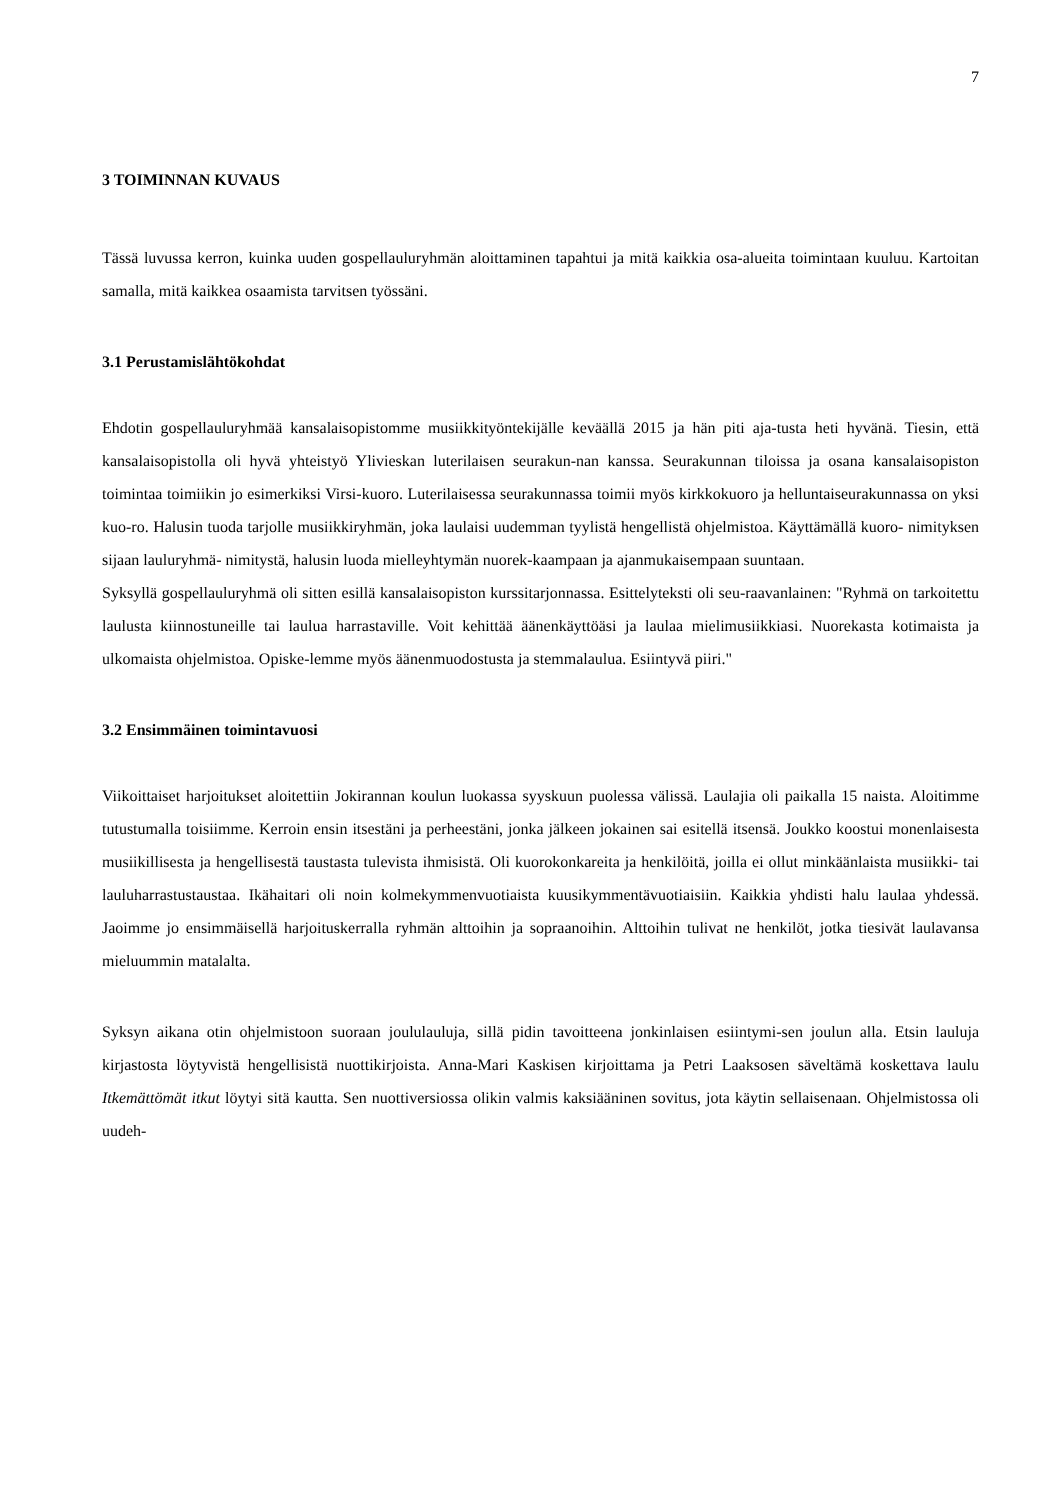7
3 TOIMINNAN KUVAUS
Tässä luvussa kerron, kuinka uuden gospellauluryhmän aloittaminen tapahtui ja mitä kaikkia osa-alueita toimintaan kuuluu. Kartoitan samalla, mitä kaikkea osaamista tarvitsen työssäni.
3.1 Perustamislähtökohdat
Ehdotin gospellauluryhmää kansalaisopistomme musiikkityöntekijälle keväällä 2015 ja hän piti aja-tusta heti hyvänä. Tiesin, että kansalaisopistolla oli hyvä yhteistyö Ylivieskan luterilaisen seurakun-nan kanssa. Seurakunnan tiloissa ja osana kansalaisopiston toimintaa toimiikin jo esimerkiksi Virsi-kuoro. Luterilaisessa seurakunnassa toimii myös kirkkokuoro ja helluntaiseurakunnassa on yksi kuo-ro. Halusin tuoda tarjolle musiikkiryhmän, joka laulaisi uudemman tyylistä hengellistä ohjelmistoa. Käyttämällä kuoro- nimityksen sijaan lauluryhmä- nimitystä, halusin luoda mielleyhtymän nuorek-kaampaan ja ajanmukaisempaan suuntaan.
Syksyllä gospellauluryhmä oli sitten esillä kansalaisopiston kurssitarjonnassa. Esittelyteksti oli seu-raavanlainen: "Ryhmä on tarkoitettu laulusta kiinnostuneille tai laulua harrastaville. Voit kehittää äänenkäyttöäsi ja laulaa mielimusiikkiasi. Nuorekasta kotimaista ja ulkomaista ohjelmistoa. Opiske-lemme myös äänenmuodostusta ja stemmalaulua. Esiintyvä piiri."
3.2 Ensimmäinen toimintavuosi
Viikoittaiset harjoitukset aloitettiin Jokirannan koulun luokassa syyskuun puolessa välissä. Laulajia oli paikalla 15 naista. Aloitimme tutustumalla toisiimme. Kerroin ensin itsestäni ja perheestäni, jonka jälkeen jokainen sai esitellä itsensä. Joukko koostui monenlaisesta musiikillisesta ja hengellisestä taustasta tulevista ihmisistä. Oli kuorokonkareita ja henkilöitä, joilla ei ollut minkäänlaista musiikki- tai lauluharrastustaustaa. Ikähaitari oli noin kolmekymmenvuotiaista kuusikymmentävuotiaisiin. Kaikkia yhdisti halu laulaa yhdessä. Jaoimme jo ensimmäisellä harjoituskerralla ryhmän alttoihin ja sopraanoihin. Alttoihin tulivat ne henkilöt, jotka tiesivät laulavansa mieluummin matalalta.
Syksyn aikana otin ohjelmistoon suoraan joululauluja, sillä pidin tavoitteena jonkinlaisen esiintymi-sen joulun alla. Etsin lauluja kirjastosta löytyvistä hengellisistä nuottikirjoista. Anna-Mari Kaskisen kirjoittama ja Petri Laaksosen säveltämä koskettava laulu Itkemättömät itkut löytyi sitä kautta. Sen nuottiversiossa olikin valmis kaksiääninen sovitus, jota käytin sellaisenaan. Ohjelmistossa oli uudeh-